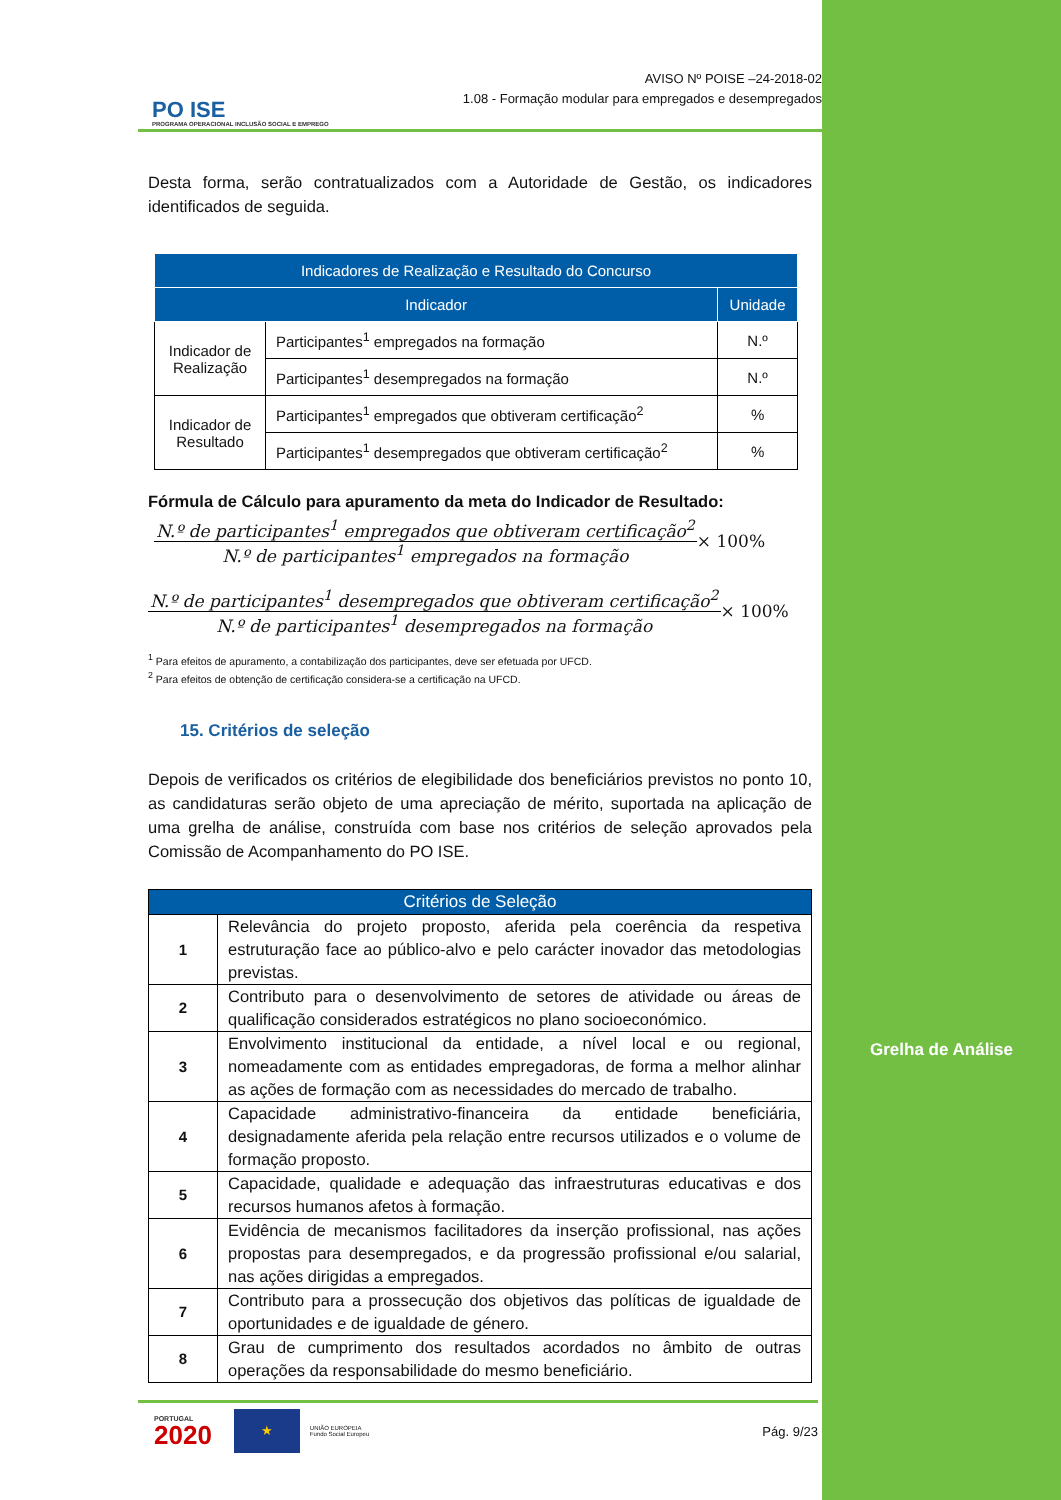Grelha de Análise
PO ISE
PROGRAMA OPERACIONAL INCLUSÃO SOCIAL E EMPREGO
AVISO Nº POISE –24-2018-02
1.08 - Formação modular para empregados e desempregados
Desta forma, serão contratualizados com a Autoridade de Gestão, os indicadores identificados de seguida.
| Indicadores de Realização e Resultado do Concurso | | |
| --- | --- | --- |
| Indicador | | Unidade |
| Indicador de Realização | Participantes<sup>1</sup> empregados na formação | N.º |
| | Participantes<sup>1</sup> desempregados na formação | N.º |
| Indicador de Resultado | Participantes<sup>1</sup> empregados que obtiveram certificação<sup>2</sup> | % |
| | Participantes<sup>1</sup> desempregados que obtiveram certificação<sup>2</sup> | % |
Fórmula de Cálculo para apuramento da meta do Indicador de Resultado:
N.º de participantes<sup>1</sup> empregados que obtiveram certificação<sup>2</sup>
N.º de participantes<sup>1</sup> empregados na formação
× 100%
N.º de participantes<sup>1</sup> desempregados que obtiveram certificação<sup>2</sup>
N.º de participantes<sup>1</sup> desempregados na formação
× 100%
<sup>1</sup> Para efeitos de apuramento, a contabilização dos participantes, deve ser efetuada por UFCD.
<sup>2</sup> Para efeitos de obtenção de certificação considera-se a certificação na UFCD.
15. Critérios de seleção
Depois de verificados os critérios de elegibilidade dos beneficiários previstos no ponto 10, as candidaturas serão objeto de uma apreciação de mérito, suportada na aplicação de uma grelha de análise, construída com base nos critérios de seleção aprovados pela Comissão de Acompanhamento do PO ISE.
| Critérios de Seleção | |
| --- | --- |
| 1 | Relevância do projeto proposto, aferida pela coerência da respetiva estruturação face ao público-alvo e pelo carácter inovador das metodologias previstas. |
| 2 | Contributo para o desenvolvimento de setores de atividade ou áreas de qualificação considerados estratégicos no plano socioeconómico. |
| 3 | Envolvimento institucional da entidade, a nível local e ou regional, nomeadamente com as entidades empregadoras, de forma a melhor alinhar as ações de formação com as necessidades do mercado de trabalho. |
| 4 | Capacidade administrativo-financeira da entidade beneficiária, designadamente aferida pela relação entre recursos utilizados e o volume de formação proposto. |
| 5 | Capacidade, qualidade e adequação das infraestruturas educativas e dos recursos humanos afetos à formação. |
| 6 | Evidência de mecanismos facilitadores da inserção profissional, nas ações propostas para desempregados, e da progressão profissional e/ou salarial, nas ações dirigidas a empregados. |
| 7 | Contributo para a prossecução dos objetivos das políticas de igualdade de oportunidades e de igualdade de género. |
| 8 | Grau de cumprimento dos resultados acordados no âmbito de outras operações da responsabilidade do mesmo beneficiário. |
PORTUGAL
2020
★
UNIÃO EUROPEIA
Fundo Social Europeu
Pág. 9/23